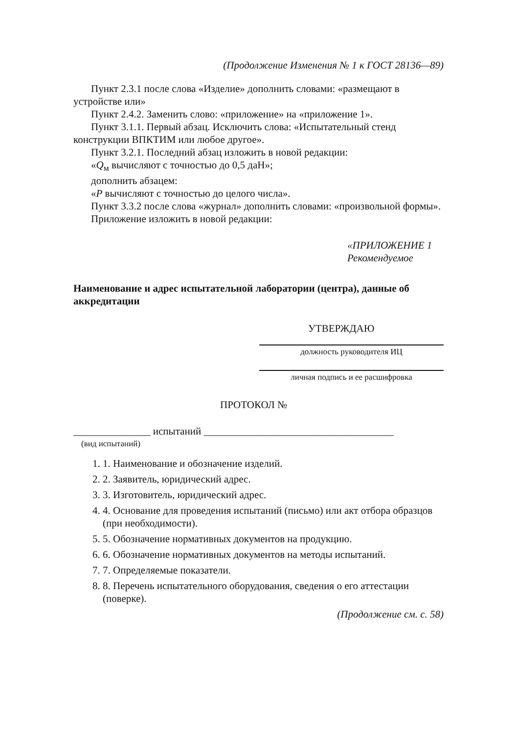(Продолжение Изменения № 1 к ГОСТ 28136—89)
Пункт 2.3.1 после слова «Изделие» дополнить словами: «размещают в устройстве или»
Пункт 2.4.2. Заменить слово: «приложение» на «приложение 1».
Пункт 3.1.1. Первый абзац. Исключить слова: «Испытательный стенд конструкции ВПКТИМ или любое другое».
Пункт 3.2.1. Последний абзац изложить в новой редакции:
«Q<sub>м</sub> вычисляют с точностью до 0,5 даН»;
дополнить абзацем:
«P вычисляют с точностью до целого числа».
Пункт 3.3.2 после слова «журнал» дополнить словами: «произвольной формы».
Приложение изложить в новой редакции:
«ПРИЛОЖЕНИЕ 1
Рекомендуемое
Наименование и адрес испытательной лаборатории (центра), данные об аккредитации
УТВЕРЖДАЮ
должность руководителя ИЦ
личная подпись и ее расшифровка
ПРОТОКОЛ №
_______________ испытаний _____________________________________
(вид испытаний)
1. 1. Наименование и обозначение изделий.
2. 2. Заявитель, юридический адрес.
3. 3. Изготовитель, юридический адрес.
4. 4. Основание для проведения испытаний (письмо) или акт отбора образцов (при необходимости).
5. 5. Обозначение нормативных документов на продукцию.
6. 6. Обозначение нормативных документов на методы испытаний.
7. 7. Определяемые показатели.
8. 8. Перечень испытательного оборудования, сведения о его аттестации (поверке).
(Продолжение см. с. 58)